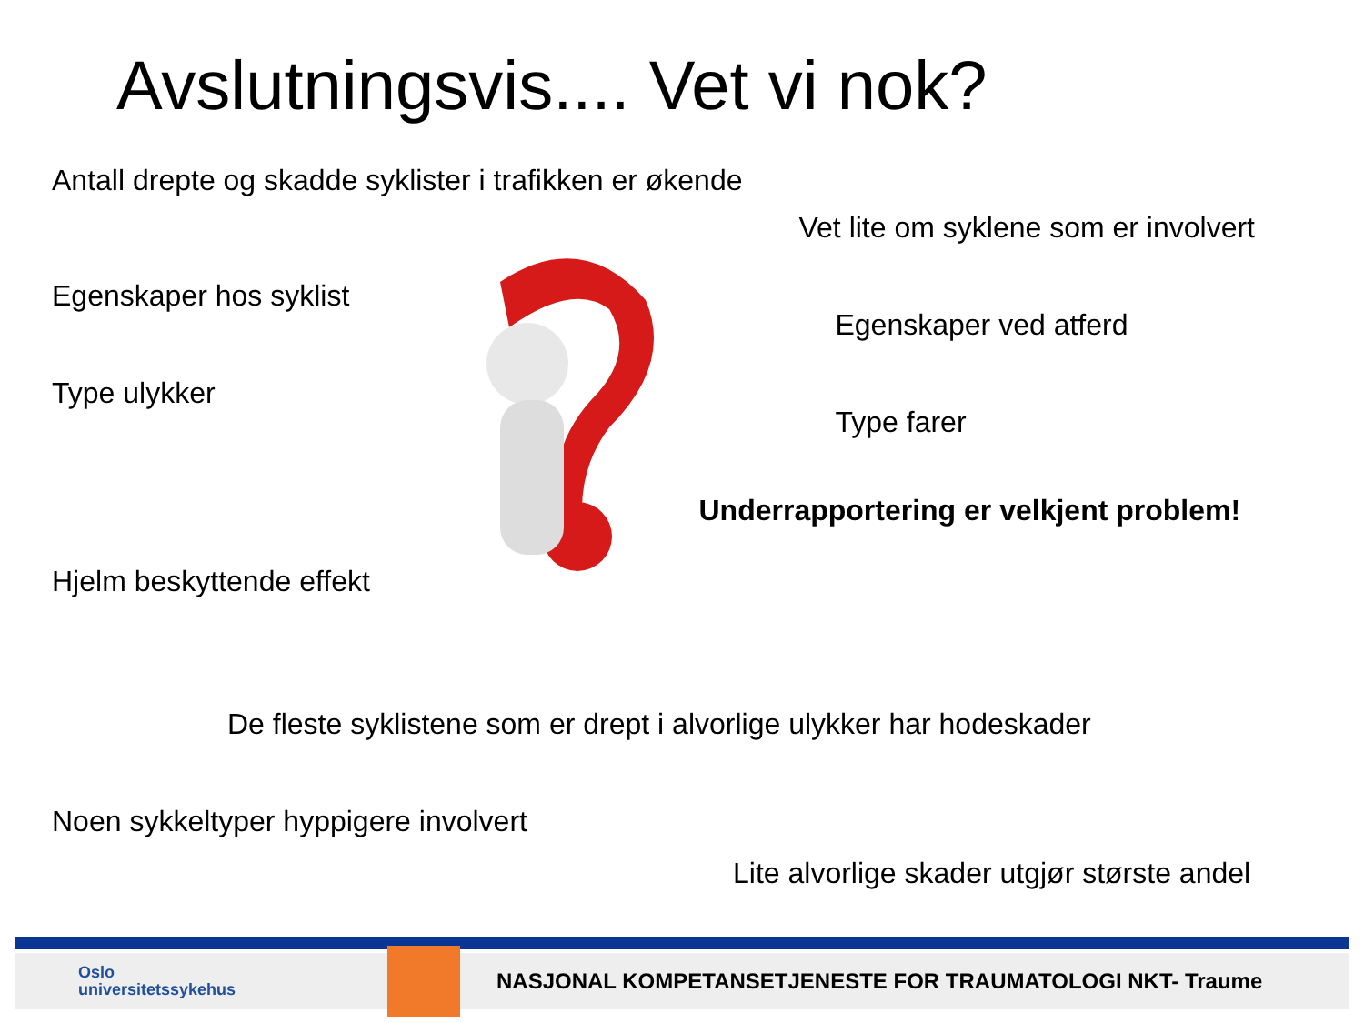Avslutningsvis.... Vet vi nok?
Antall drepte og skadde syklister i trafikken er økende
Egenskaper hos syklist
Type ulykker
Hjelm beskyttende effekt
Vet lite om syklene som er involvert
Egenskaper ved atferd
Type farer
Underrapportering er velkjent problem!
De fleste syklistene som er drept i alvorlige ulykker har hodeskader
Noen sykkeltyper hyppigere involvert
Lite alvorlige skader utgjør største andel
Oslo
universitetssykehus
NASJONAL KOMPETANSETJENESTE FOR TRAUMATOLOGI NKT- Traume